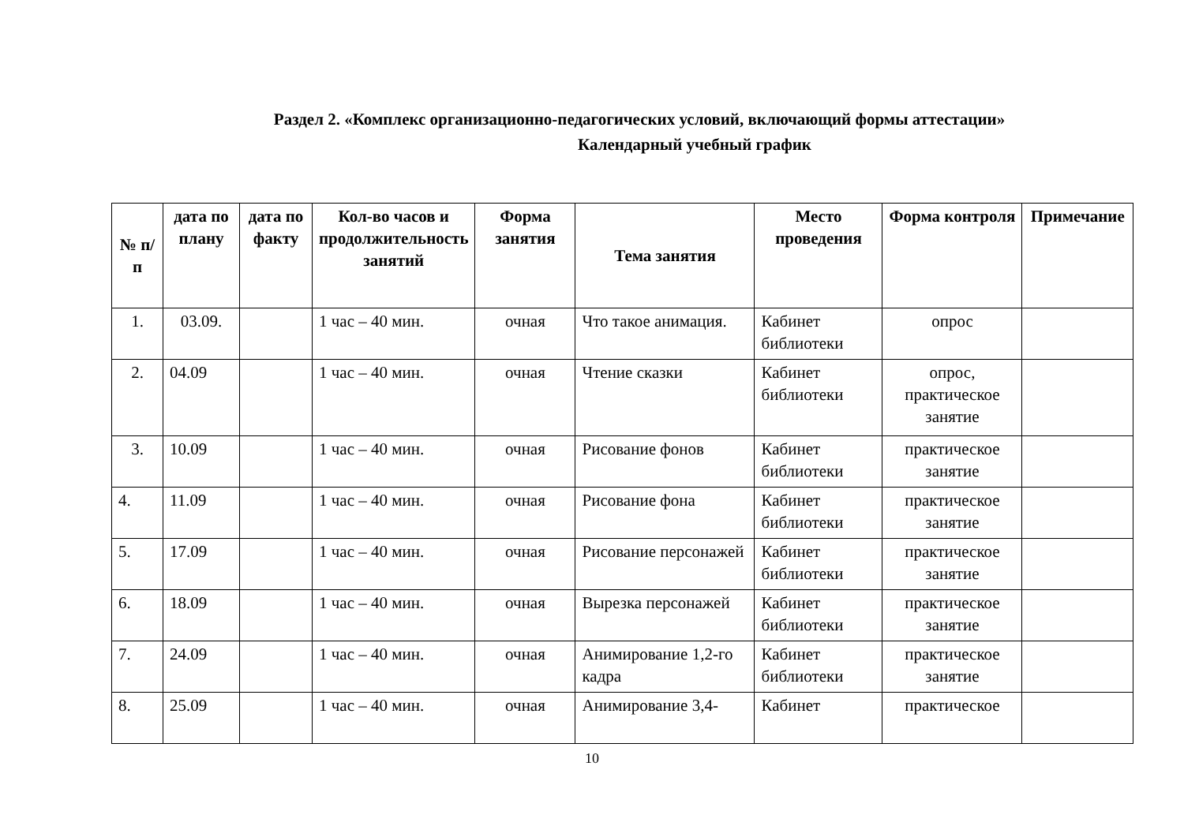Раздел 2. «Комплекс организационно-педагогических условий, включающий формы аттестации»
Календарный учебный график
| № п/п | дата по плану | дата по факту | Кол-во часов и продолжительность занятий | Форма занятия | Тема занятия | Место проведения | Форма контроля | Примечание |
| --- | --- | --- | --- | --- | --- | --- | --- | --- |
| 1. | 03.09. | | 1 час – 40 мин. | очная | Что такое анимация. | Кабинет библиотеки | опрос | |
| 2. | 04.09 | | 1 час – 40 мин. | очная | Чтение сказки | Кабинет библиотеки | опрос, практическое занятие | |
| 3. | 10.09 | | 1 час – 40 мин. | очная | Рисование фонов | Кабинет библиотеки | практическое занятие | |
| 4. | 11.09 | | 1 час – 40 мин. | очная | Рисование фона | Кабинет библиотеки | практическое занятие | |
| 5. | 17.09 | | 1 час – 40 мин. | очная | Рисование персонажей | Кабинет библиотеки | практическое занятие | |
| 6. | 18.09 | | 1 час – 40 мин. | очная | Вырезка персонажей | Кабинет библиотеки | практическое занятие | |
| 7. | 24.09 | | 1 час – 40 мин. | очная | Анимирование 1,2-го кадра | Кабинет библиотеки | практическое занятие | |
| 8. | 25.09 | | 1 час – 40 мин. | очная | Анимирование 3,4- | Кабинет | практическое | |
10